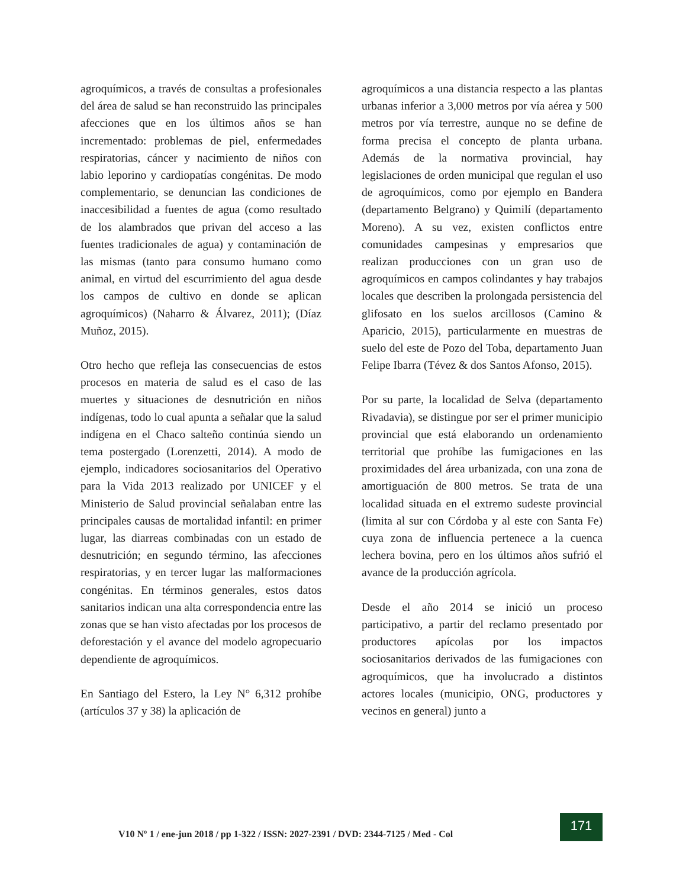agroquímicos, a través de consultas a profesionales del área de salud se han reconstruido las principales afecciones que en los últimos años se han incrementado: problemas de piel, enfermedades respiratorias, cáncer y nacimiento de niños con labio leporino y cardiopatías congénitas. De modo complementario, se denuncian las condiciones de inaccesibilidad a fuentes de agua (como resultado de los alambrados que privan del acceso a las fuentes tradicionales de agua) y contaminación de las mismas (tanto para consumo humano como animal, en virtud del escurrimiento del agua desde los campos de cultivo en donde se aplican agroquímicos) (Naharro & Álvarez, 2011); (Díaz Muñoz, 2015).
Otro hecho que refleja las consecuencias de estos procesos en materia de salud es el caso de las muertes y situaciones de desnutrición en niños indígenas, todo lo cual apunta a señalar que la salud indígena en el Chaco salteño continúa siendo un tema postergado (Lorenzetti, 2014). A modo de ejemplo, indicadores sociosanitarios del Operativo para la Vida 2013 realizado por UNICEF y el Ministerio de Salud provincial señalaban entre las principales causas de mortalidad infantil: en primer lugar, las diarreas combinadas con un estado de desnutrición; en segundo término, las afecciones respiratorias, y en tercer lugar las malformaciones congénitas. En términos generales, estos datos sanitarios indican una alta correspondencia entre las zonas que se han visto afectadas por los procesos de deforestación y el avance del modelo agropecuario dependiente de agroquímicos.
En Santiago del Estero, la Ley N° 6,312 prohíbe (artículos 37 y 38) la aplicación de
agroquímicos a una distancia respecto a las plantas urbanas inferior a 3,000 metros por vía aérea y 500 metros por vía terrestre, aunque no se define de forma precisa el concepto de planta urbana. Además de la normativa provincial, hay legislaciones de orden municipal que regulan el uso de agroquímicos, como por ejemplo en Bandera (departamento Belgrano) y Quimilí (departamento Moreno). A su vez, existen conflictos entre comunidades campesinas y empresarios que realizan producciones con un gran uso de agroquímicos en campos colindantes y hay trabajos locales que describen la prolongada persistencia del glifosato en los suelos arcillosos (Camino & Aparicio, 2015), particularmente en muestras de suelo del este de Pozo del Toba, departamento Juan Felipe Ibarra (Tévez & dos Santos Afonso, 2015).
Por su parte, la localidad de Selva (departamento Rivadavia), se distingue por ser el primer municipio provincial que está elaborando un ordenamiento territorial que prohíbe las fumigaciones en las proximidades del área urbanizada, con una zona de amortiguación de 800 metros. Se trata de una localidad situada en el extremo sudeste provincial (limita al sur con Córdoba y al este con Santa Fe) cuya zona de influencia pertenece a la cuenca lechera bovina, pero en los últimos años sufrió el avance de la producción agrícola.
Desde el año 2014 se inició un proceso participativo, a partir del reclamo presentado por productores apícolas por los impactos sociosanitarios derivados de las fumigaciones con agroquímicos, que ha involucrado a distintos actores locales (municipio, ONG, productores y vecinos en general) junto a
V10 Nº 1 / ene-jun 2018 / pp 1-322 / ISSN: 2027-2391 / DVD: 2344-7125 / Med - Col
171